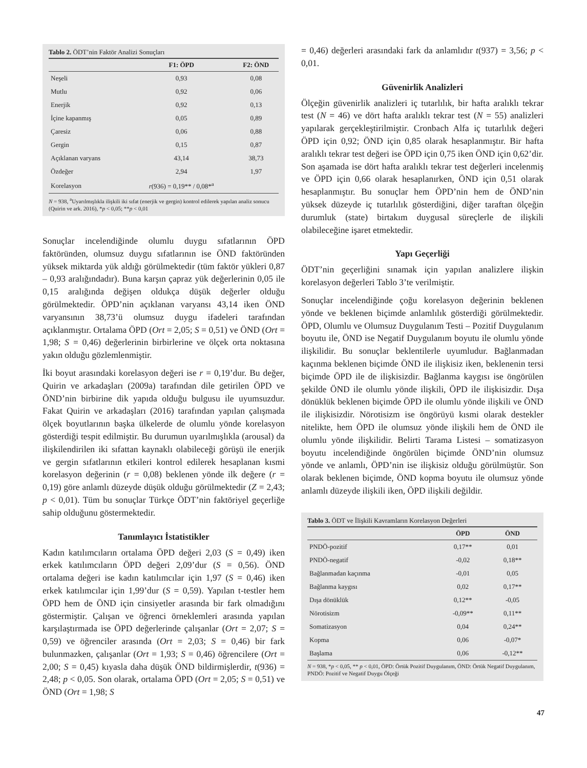Tablo 2. ÖDT’nin Faktör Analizi Sonuçları
| | F1: ÖPD | F2: ÖND |
| --- | --- | --- |
| Neşeli | 0,93 | 0,08 |
| Mutlu | 0,92 | 0,06 |
| Enerjik | 0,92 | 0,13 |
| İçine kapanmış | 0,05 | 0,89 |
| Çaresiz | 0,06 | 0,88 |
| Gergin | 0,15 | 0,87 |
| Açıklanan varyans | 43,14 | 38,73 |
| Özdeğer | 2,94 | 1,97 |
| Korelasyon | r (936) = 0,19** / 0,08*<sup>a</sup> | |
N = 938, <sup>a</sup>Uyarılmışlıkla ilişkili iki sıfat (enerjik ve gergin) kontrol edilerek yapılan analiz sonucu (Quirin ve ark. 2016), *p < 0,05; **p < 0,01
Sonuçlar incelendiğinde olumlu duygu sıfatlarının ÖPD faktöründen, olumsuz duygu sıfatlarının ise ÖND faktöründen yüksek miktarda yük aldığı görülmektedir (tüm faktör yükleri 0,87 – 0,93 aralığındadır). Buna karşın çapraz yük değerlerinin 0,05 ile 0,15 aralığında değişen oldukça düşük değerler olduğu görülmektedir. ÖPD’nin açıklanan varyansı 43,14 iken ÖND varyansının 38,73’ü olumsuz duygu ifadeleri tarafından açıklanmıştır. Ortalama ÖPD (Ort = 2,05; S = 0,51) ve ÖND (Ort = 1,98; S = 0,46) değerlerinin birbirlerine ve ölçek orta noktasına yakın olduğu gözlemlenmiştir.
İki boyut arasındaki korelasyon değeri ise r = 0,19’dur. Bu değer, Quirin ve arkadaşları (2009a) tarafından dile getirilen ÖPD ve ÖND’nin birbirine dik yapıda olduğu bulgusu ile uyumsuzdur. Fakat Quirin ve arkadaşları (2016) tarafından yapılan çalışmada ölçek boyutlarının başka ülkelerde de olumlu yönde korelasyon gösterdiği tespit edilmiştir. Bu durumun uyarılmışlıkla (arousal) da ilişkilendirilen iki sıfattan kaynaklı olabileceği görüşü ile enerjik ve gergin sıfatlarının etkileri kontrol edilerek hesaplanan kısmi korelasyon değerinin (r = 0,08) beklenen yönde ilk değere (r = 0,19) göre anlamlı düzeyde düşük olduğu görülmektedir (Z = 2,43; p < 0,01). Tüm bu sonuçlar Türkçe ÖDT’nin faktöriyel geçerliğe sahip olduğunu göstermektedir.
Tanımlayıcı İstatistikler
Kadın katılımcıların ortalama ÖPD değeri 2,03 (S = 0,49) iken erkek katılımcıların ÖPD değeri 2,09’dur (S = 0,56). ÖND ortalama değeri ise kadın katılımcılar için 1,97 (S = 0,46) iken erkek katılımcılar için 1,99’dur (S = 0,59). Yapılan t-testler hem ÖPD hem de ÖND için cinsiyetler arasında bir fark olmadığını göstermiştir. Çalışan ve öğrenci örneklemleri arasında yapılan karşılaştırmada ise ÖPD değerlerinde çalışanlar (Ort = 2,07; S = 0,59) ve öğrenciler arasında (Ort = 2,03; S = 0,46) bir fark bulunmazken, çalışanlar (Ort = 1,93; S = 0,46) öğrencilere (Ort = 2,00; S = 0,45) kıyasla daha düşük ÖND bildirmişlerdir, t(936) = 2,48; p < 0,05. Son olarak, ortalama ÖPD (Ort = 2,05; S = 0,51) ve ÖND (Ort = 1,98; S
= 0,46) değerleri arasındaki fark da anlamlıdır t(937) = 3,56; p < 0,01.
Güvenirlik Analizleri
Ölçeğin güvenirlik analizleri iç tutarlılık, bir hafta aralıklı tekrar test (N = 46) ve dört hafta aralıklı tekrar test (N = 55) analizleri yapılarak gerçekleştirilmiştir. Cronbach Alfa iç tutarlılık değeri ÖPD için 0,92; ÖND için 0,85 olarak hesaplanmıştır. Bir hafta aralıklı tekrar test değeri ise ÖPD için 0,75 iken ÖND için 0,62’dir. Son aşamada ise dört hafta aralıklı tekrar test değerleri incelenmiş ve ÖPD için 0,66 olarak hesaplanırken, ÖND için 0,51 olarak hesaplanmıştır. Bu sonuçlar hem ÖPD’nin hem de ÖND’nin yüksek düzeyde iç tutarlılık gösterdiğini, diğer taraftan ölçeğin durumluk (state) birtakım duygusal süreçlerle de ilişkili olabileceğine işaret etmektedir.
Yapı Geçerliği
ÖDT’nin geçerliğini sınamak için yapılan analizlere ilişkin korelasyon değerleri Tablo 3’te verilmiştir.
Sonuçlar incelendiğinde çoğu korelasyon değerinin beklenen yönde ve beklenen biçimde anlamlılık gösterdiği görülmektedir. ÖPD, Olumlu ve Olumsuz Duygulanım Testi – Pozitif Duygulanım boyutu ile, ÖND ise Negatif Duygulanım boyutu ile olumlu yönde ilişkilidir. Bu sonuçlar beklentilerle uyumludur. Bağlanmadan kaçınma beklenen biçimde ÖND ile ilişkisiz iken, beklenenin tersi biçimde ÖPD ile de ilişkisizdir. Bağlanma kaygısı ise öngörülen şekilde ÖND ile olumlu yönde ilişkili, ÖPD ile ilişkisizdir. Dışa dönüklük beklenen biçimde ÖPD ile olumlu yönde ilişkili ve ÖND ile ilişkisizdir. Nörotisizm ise öngörüyü kısmi olarak destekler nitelikte, hem ÖPD ile olumsuz yönde ilişkili hem de ÖND ile olumlu yönde ilişkilidir. Belirti Tarama Listesi – somatizasyon boyutu incelendiğinde öngörülen biçimde ÖND’nin olumsuz yönde ve anlamlı, ÖPD’nin ise ilişkisiz olduğu görülmüştür. Son olarak beklenen biçimde, ÖND kopma boyutu ile olumsuz yönde anlamlı düzeyde ilişkili iken, ÖPD ilişkili değildir.
Tablo 3. ÖDT ve İlişkili Kavramların Korelasyon Değerleri
| | ÖPD | ÖND |
| --- | --- | --- |
| PNDÖ-pozitif | 0,17** | 0,01 |
| PNDÖ-negatif | -0,02 | 0,18** |
| Bağlanmadan kaçınma | -0,01 | 0,05 |
| Bağlanma kaygısı | 0,02 | 0,17** |
| Dışa dönüklük | 0,12** | -0,05 |
| Nörotisizm | -0,09** | 0,11** |
| Somatizasyon | 0,04 | 0,24** |
| Kopma | 0,06 | -0,07* |
| Başlama | 0,06 | -0,12** |
N = 938, *p < 0,05, ** p < 0,01, ÖPD: Örtük Pozitif Duygulanım, ÖND: Örtük Negatif Duygulanım, PNDÖ: Pozitif ve Negatif Duygu Ölçeği
47